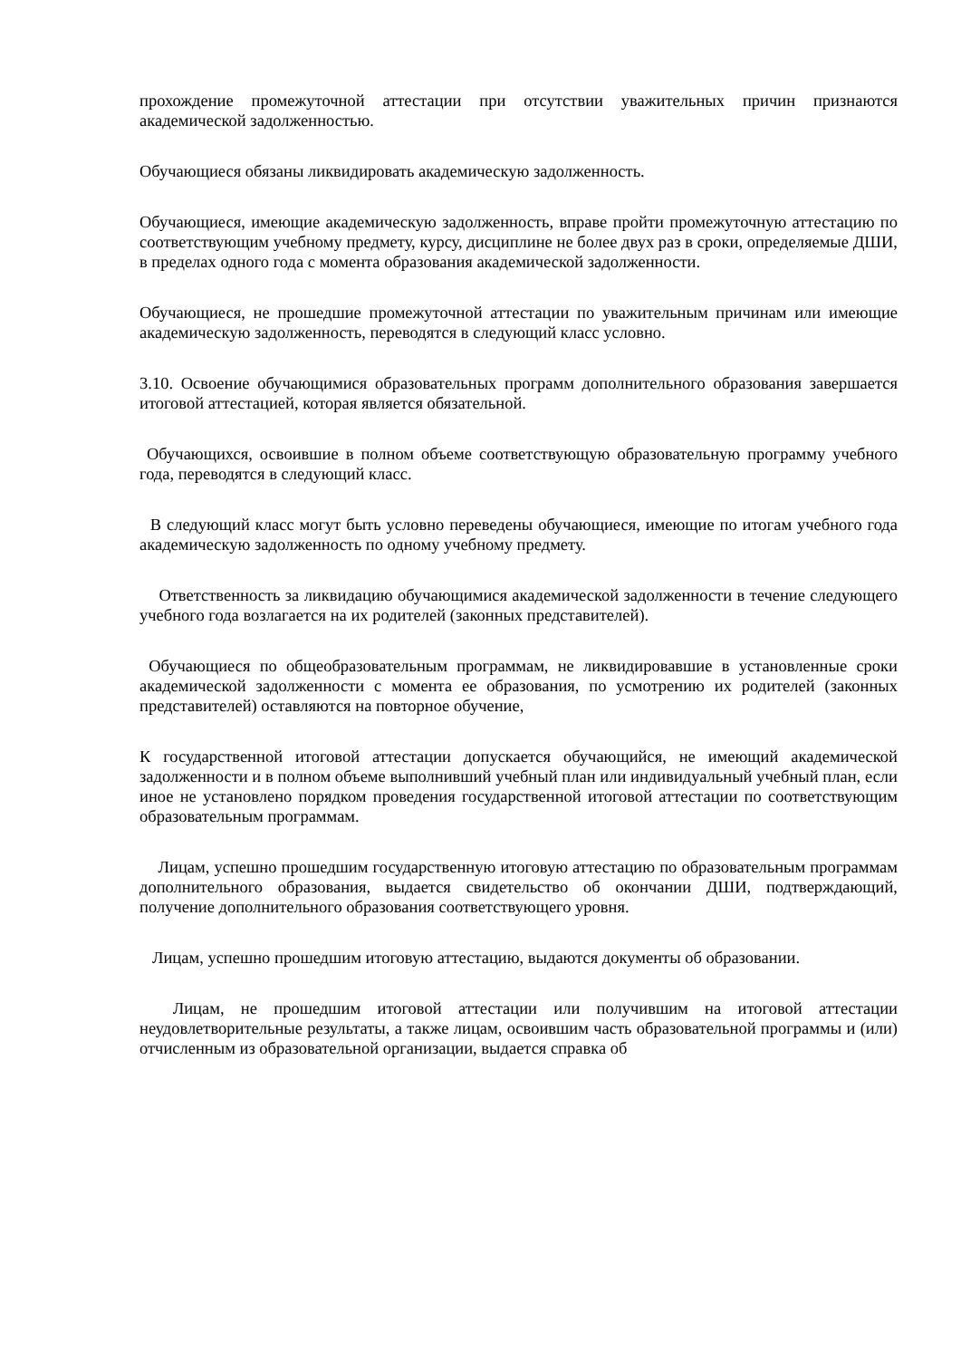прохождение промежуточной аттестации при отсутствии уважительных причин признаются академической задолженностью.
Обучающиеся обязаны ликвидировать академическую задолженность.
Обучающиеся, имеющие академическую задолженность, вправе пройти промежуточную аттестацию по соответствующим учебному предмету, курсу, дисциплине не более двух раз в сроки, определяемые ДШИ, в пределах одного года с момента образования академической задолженности.
Обучающиеся, не прошедшие промежуточной аттестации по уважительным причинам или имеющие академическую задолженность, переводятся в следующий класс условно.
3.10. Освоение обучающимися образовательных программ дополнительного образования завершается итоговой аттестацией, которая является обязательной.
Обучающихся, освоившие в полном объеме соответствующую образовательную программу учебного года, переводятся в следующий класс.
В следующий класс могут быть условно переведены обучающиеся, имеющие по итогам учебного года академическую задолженность по одному учебному предмету.
Ответственность за ликвидацию обучающимися академической задолженности в течение следующего учебного года возлагается на их родителей (законных представителей).
Обучающиеся по общеобразовательным программам, не ликвидировавшие в установленные сроки академической задолженности с момента ее образования, по усмотрению их родителей (законных представителей) оставляются на повторное обучение,
К государственной итоговой аттестации допускается обучающийся, не имеющий академической задолженности и в полном объеме выполнивший учебный план или индивидуальный учебный план, если иное не установлено порядком проведения государственной итоговой аттестации по соответствующим образовательным программам.
Лицам, успешно прошедшим государственную итоговую аттестацию по образовательным программам дополнительного образования, выдается свидетельство об окончании ДШИ, подтверждающий, получение дополнительного образования соответствующего уровня.
Лицам, успешно прошедшим итоговую аттестацию, выдаются документы об образовании.
Лицам, не прошедшим итоговой аттестации или получившим на итоговой аттестации неудовлетворительные результаты, а также лицам, освоившим часть образовательной программы и (или) отчисленным из образовательной организации, выдается справка об